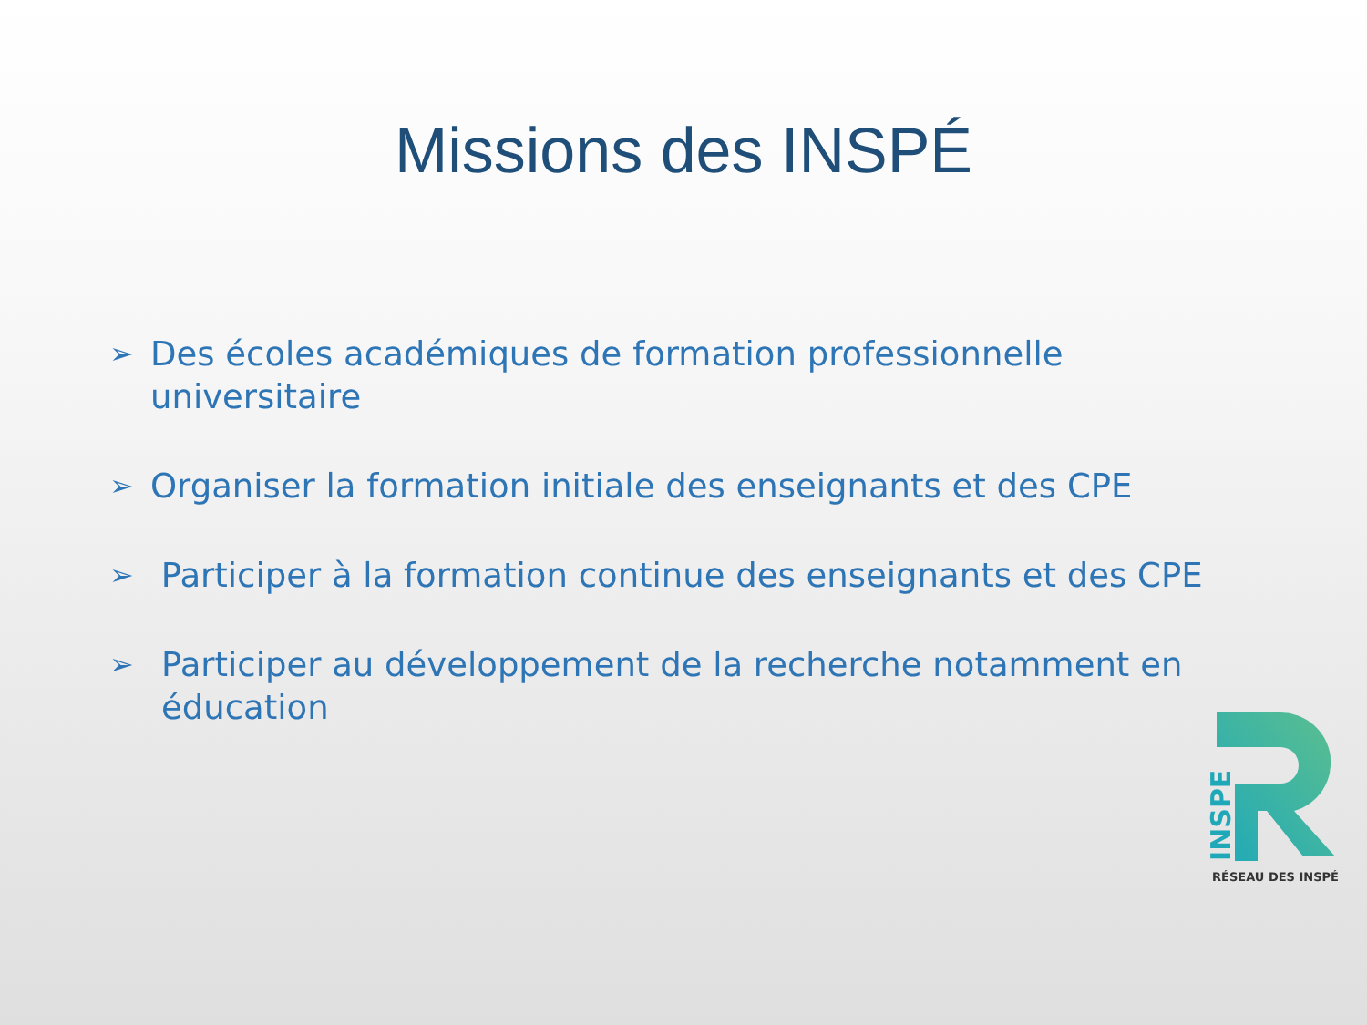Missions des INSPÉ
➢ Des écoles académiques de formation professionnelle universitaire
➢ Organiser la formation initiale des enseignants et des CPE
➢ Participer à la formation continue des enseignants et des CPE
➢ Participer au développement de la recherche notamment en éducation
INSPÉ
RÉSEAU DES INSPÉ